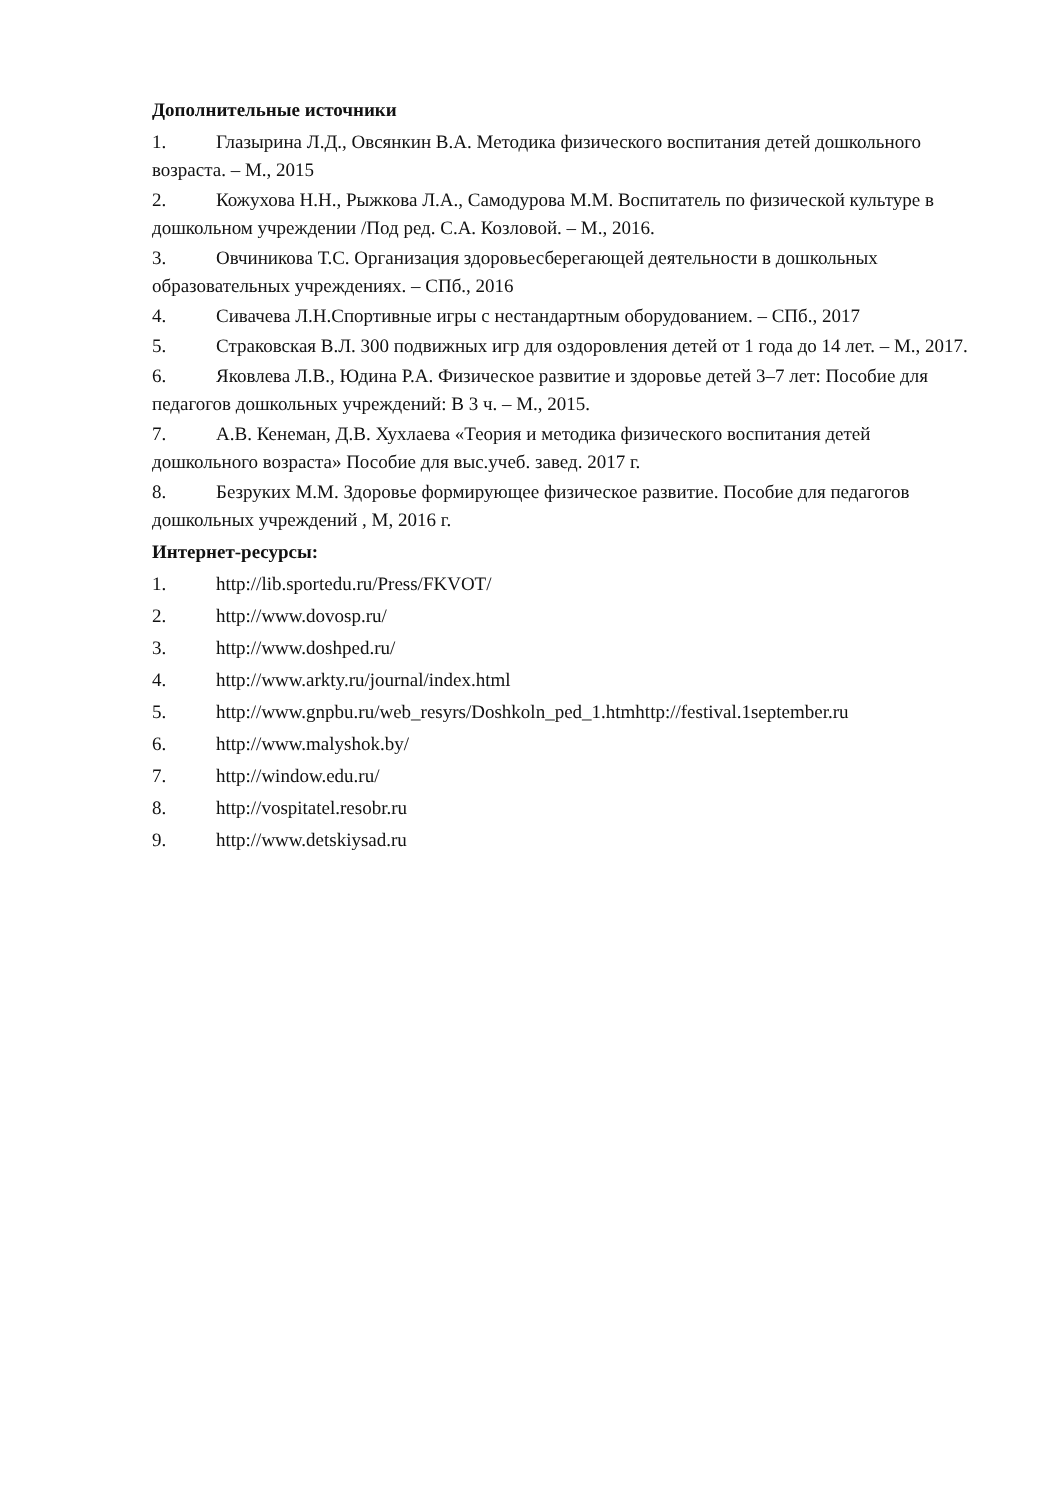Дополнительные источники
1. Глазырина Л.Д., Овсянкин В.А. Методика физического воспитания детей дошкольного возраста. – М., 2015
2. Кожухова Н.Н., Рыжкова Л.А., Самодурова М.М. Воспитатель по физической культуре в дошкольном учреждении /Под ред. С.А. Козловой. – М., 2016.
3. Овчиникова Т.С. Организация здоровьесберегающей деятельности в дошкольных образовательных учреждениях. – СПб., 2016
4. Сивачева Л.Н.Спортивные игры с нестандартным оборудованием. – СПб., 2017
5. Страковская В.Л. 300 подвижных игр для оздоровления детей от 1 года до 14 лет. – М., 2017.
6. Яковлева Л.В., Юдина Р.А. Физическое развитие и здоровье детей 3–7 лет: Пособие для педагогов дошкольных учреждений: В 3 ч. – М., 2015.
7. А.В. Кенеман, Д.В. Хухлаева «Теория и методика физического воспитания детей дошкольного возраста» Пособие для выс.учеб. завед. 2017 г.
8. Безруких М.М. Здоровье формирующее физическое развитие. Пособие для педагогов дошкольных учреждений , М, 2016 г.
Интернет-ресурсы:
1. http://lib.sportedu.ru/Press/FKVOT/
2. http://www.dovosp.ru/
3. http://www.doshped.ru/
4. http://www.arkty.ru/journal/index.html
5. http://www.gnpbu.ru/web_resyrs/Doshkoln_ped_1.htmhttp://festival.1september.ru
6. http://www.malyshok.by/
7. http://window.edu.ru/
8. http://vospitatel.resobr.ru
9. http://www.detskiysad.ru